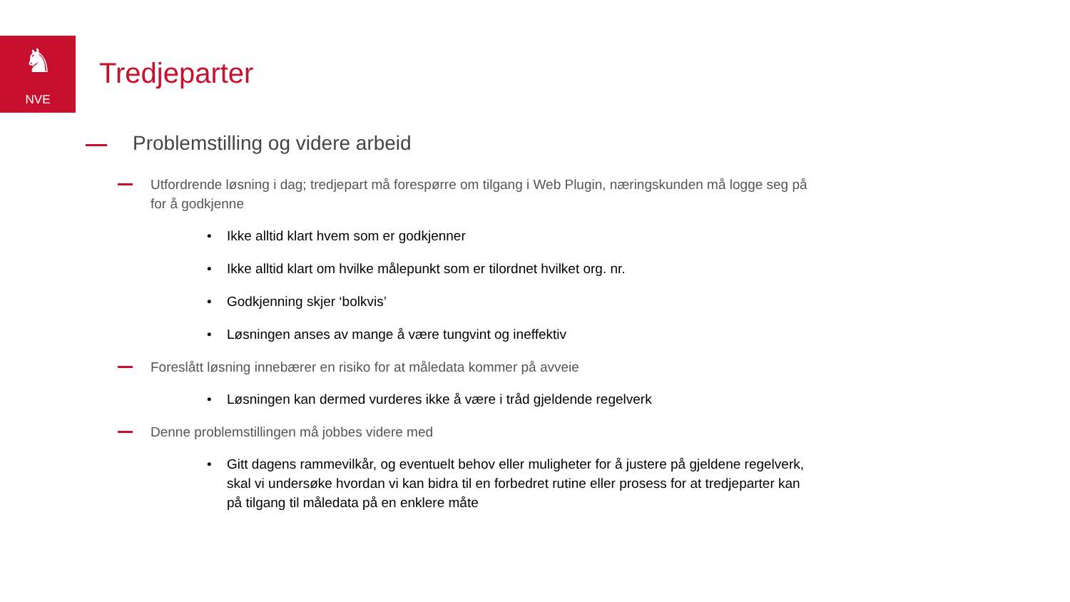♞
NVE
Tredjeparter
Problemstilling og videre arbeid
Utfordrende løsning i dag; tredjepart må forespørre om tilgang i Web Plugin, næringskunden må logge seg på for å godkjenne
• Ikke alltid klart hvem som er godkjenner
• Ikke alltid klart om hvilke målepunkt som er tilordnet hvilket org. nr.
• Godkjenning skjer ‘bolkvis’
• Løsningen anses av mange å være tungvint og ineffektiv
Foreslått løsning innebærer en risiko for at måledata kommer på avveie
• Løsningen kan dermed vurderes ikke å være i tråd gjeldende regelverk
Denne problemstillingen må jobbes videre med
• Gitt dagens rammevilkår, og eventuelt behov eller muligheter for å justere på gjeldene regelverk, skal vi undersøke hvordan vi kan bidra til en forbedret rutine eller prosess for at tredjeparter kan på tilgang til måledata på en enklere måte